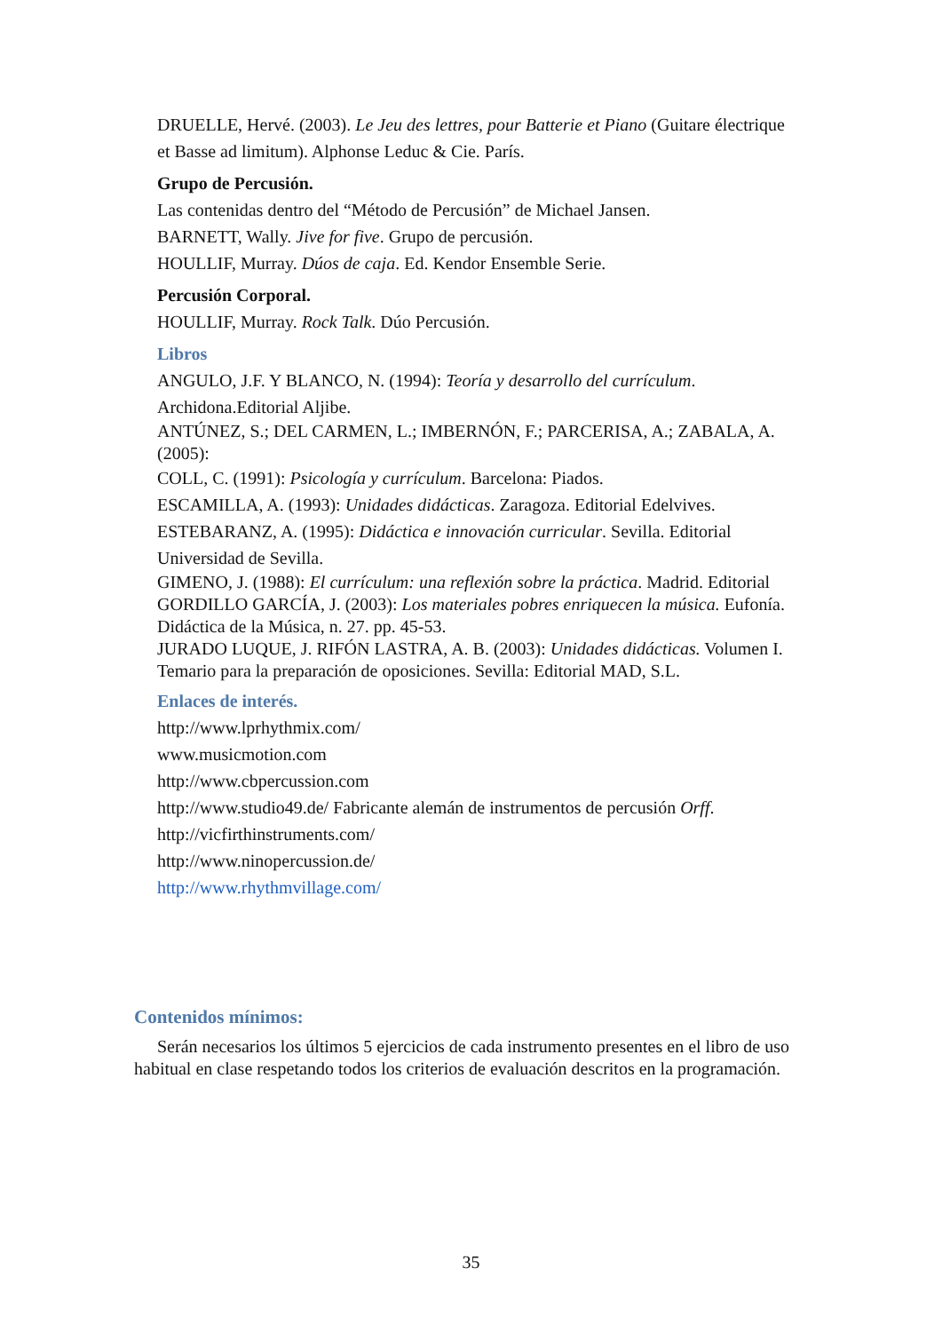DRUELLE, Hervé. (2003). Le Jeu des lettres, pour Batterie et Piano (Guitare électrique et Basse ad limitum). Alphonse Leduc & Cie. París.
Grupo de Percusión.
Las contenidas dentro del “Método de Percusión” de Michael Jansen.
BARNETT, Wally. Jive for five. Grupo de percusión.
HOULLIF, Murray. Dúos de caja. Ed. Kendor Ensemble Serie.
Percusión Corporal.
HOULLIF, Murray. Rock Talk. Dúo Percusión.
Libros
ANGULO, J.F. Y BLANCO, N. (1994): Teoría y desarrollo del currículum. Archidona.Editorial Aljibe.
ANTÚNEZ, S.; DEL CARMEN, L.; IMBERNÓN, F.; PARCERISA, A.; ZABALA, A. (2005):
COLL, C. (1991): Psicología y currículum. Barcelona: Piados.
ESCAMILLA, A. (1993): Unidades didácticas. Zaragoza. Editorial Edelvives.
ESTEBARANZ, A. (1995): Didáctica e innovación curricular. Sevilla. Editorial Universidad de Sevilla.
GIMENO, J. (1988): El currículum: una reflexión sobre la práctica. Madrid. Editorial
GORDILLO GARCÍA, J. (2003): Los materiales pobres enriquecen la música. Eufonía. Didáctica de la Música, n. 27. pp. 45-53.
JURADO LUQUE, J. RIFÓN LASTRA, A. B. (2003): Unidades didácticas. Volumen I. Temario para la preparación de oposiciones. Sevilla: Editorial MAD, S.L.
Enlaces de interés.
http://www.lprhythmix.com/
www.musicmotion.com
http://www.cbpercussion.com
http://www.studio49.de/ Fabricante alemán de instrumentos de percusión Orff.
http://vicfirthinstruments.com/
http://www.ninopercussion.de/
http://www.rhythmvillage.com/
Contenidos mínimos:
Serán necesarios los últimos 5 ejercicios de cada instrumento presentes en el libro de uso habitual en clase respetando todos los criterios de evaluación descritos en la programación.
35